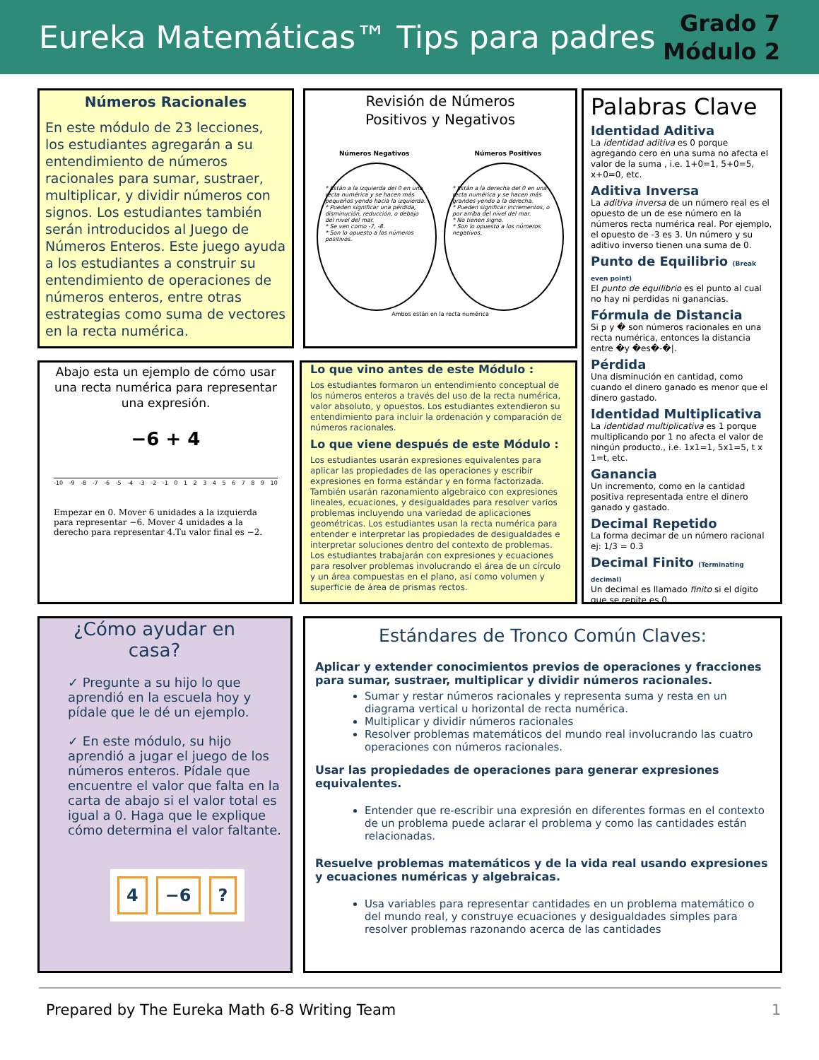Eureka Matemáticas™ Tips para padres
Grado 7
Módulo 2
Números Racionales
En este módulo de 23 lecciones, los estudiantes agregarán a su entendimiento de números racionales para sumar, sustraer, multiplicar, y dividir números con signos. Los estudiantes también serán introducidos al Juego de Números Enteros. Este juego ayuda a los estudiantes a construir su entendimiento de operaciones de números enteros, entre otras estrategias como suma de vectores en la recta numérica.
Revisión de Números
Positivos y Negativos
Números Negativos Números Positivos
* Están a la izquierda del 0 en una recta numérica y se hacen más pequeños yendo hacia la izquierda.
* Pueden significar una pérdida, disminución, reducción, o debajo del nivel del mar.
* Se ven como -7, -8.
* Son lo opuesto a los números positivos.
* Están a la derecha del 0 en una recta numérica y se hacen más grandes yendo a la derecha.
* Pueden significar incrementos, o por arriba del nivel del mar.
* No tienen signo.
* Son lo opuesto a los números negativos.
Ambos están en la recta numérica
Palabras Clave
Identidad Aditiva
La identidad aditiva es 0 porque agregando cero en una suma no afecta el valor de la suma , i.e. 1+0=1, 5+0=5, x+0=0, etc.
Aditiva Inversa
La aditiva inversa de un número real es el opuesto de un de ese número en la números recta numérica real. Por ejemplo, el opuesto de -3 es 3. Un número y su aditivo inverso tienen una suma de 0.
Punto de Equilibrio (Break even point)
El punto de equilibrio es el punto al cual no hay ni perdidas ni ganancias.
Fórmula de Distancia
Si p y � son números racionales en una recta numérica, entonces la distancia entre �y �es�-�|.
Pérdida
Una disminución en cantidad, como cuando el dinero ganado es menor que el dinero gastado.
Identidad Multiplicativa
La identidad multiplicativa es 1 porque multiplicando por 1 no afecta el valor de ningún producto., i.e. 1x1=1, 5x1=5, t x 1=t, etc.
Ganancia
Un incremento, como en la cantidad positiva representada entre el dinero ganado y gastado.
Decimal Repetido
La forma decimar de un número racional ej: 1/3 = 0.3
Decimal Finito (Terminating decimal)
Un decimal es llamado finito si el dígito que se repite es 0.
Abajo esta un ejemplo de cómo usar una recta numérica para representar una expresión.
−6 + 4
-10 -9 -8 -7 -6 -5 -4 -3 -2 -1 0 1 2 3 4 5 6 7 8 9 10
Empezar en 0. Mover 6 unidades a la izquierda para representar −6. Mover 4 unidades a la derecho para representar 4.Tu valor final es −2.
Lo que vino antes de este Módulo :
Los estudiantes formaron un entendimiento conceptual de los números enteros a través del uso de la recta numérica, valor absoluto, y opuestos. Los estudiantes extendieron su entendimiento para incluir la ordenación y comparación de números racionales.
Lo que viene después de este Módulo :
Los estudiantes usarán expresiones equivalentes para aplicar las propiedades de las operaciones y escribir expresiones en forma estándar y en forma factorizada. También usarán razonamiento algebraico con expresiones lineales, ecuaciones, y desigualdades para resolver varios problemas incluyendo una variedad de aplicaciones geométricas. Los estudiantes usan la recta numérica para entender e interpretar las propiedades de desigualdades e interpretar soluciones dentro del contexto de problemas. Los estudiantes trabajarán con expresiones y ecuaciones para resolver problemas involucrando el área de un círculo y un área compuestas en el plano, así como volumen y superficie de área de prismas rectos.
¿Cómo ayudar en casa?
✓ Pregunte a su hijo lo que aprendió en la escuela hoy y pídale que le dé un ejemplo.
✓ En este módulo, su hijo aprendió a jugar el juego de los números enteros. Pídale que encuentre el valor que falta en la carta de abajo si el valor total es igual a 0. Haga que le explique cómo determina el valor faltante.
4 −6?
Estándares de Tronco Común Claves:
Aplicar y extender conocimientos previos de operaciones y fracciones para sumar, sustraer, multiplicar y dividir números racionales.
Sumar y restar números racionales y representa suma y resta en un diagrama vertical u horizontal de recta numérica.
Multiplicar y dividir números racionales
Resolver problemas matemáticos del mundo real involucrando las cuatro operaciones con números racionales.
Usar las propiedades de operaciones para generar expresiones equivalentes.
Entender que re-escribir una expresión en diferentes formas en el contexto de un problema puede aclarar el problema y como las cantidades están relacionadas.
Resuelve problemas matemáticos y de la vida real usando expresiones y ecuaciones numéricas y algebraicas.
Usa variables para representar cantidades en un problema matemático o del mundo real, y construye ecuaciones y desigualdades simples para resolver problemas razonando acerca de las cantidades
Prepared by The Eureka Math 6-8 Writing Team 1